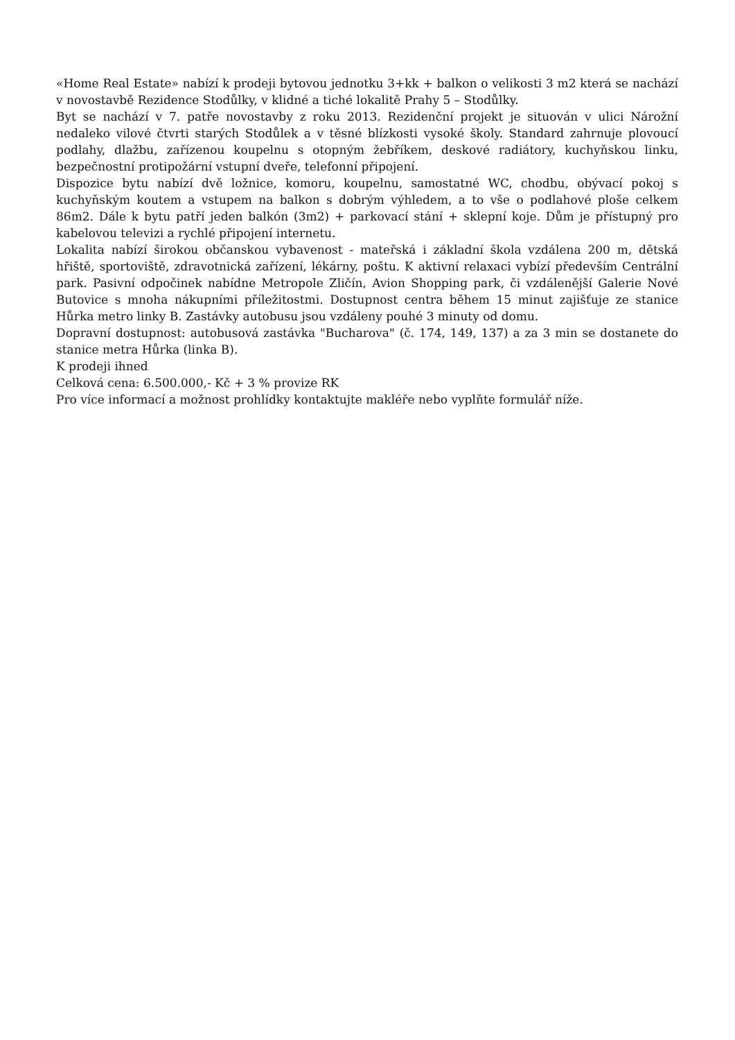«Home Real Estate» nabízí k prodeji bytovou jednotku 3+kk + balkon o velikosti 3 m2 která se nachází v novostavbě Rezidence Stodůlky, v klidné a tiché lokalitě Prahy 5 – Stodůlky.
Byt se nachází v 7. patře novostavby z roku 2013. Rezidenční projekt je situován v ulici Nárožní nedaleko vilové čtvrti starých Stodůlek a v těsné blízkosti vysoké školy. Standard zahrnuje plovoucí podlahy, dlažbu, zařízenou koupelnu s otopným žebříkem, deskové radiátory, kuchyňskou linku, bezpečnostní protipožární vstupní dveře, telefonní připojení.
Dispozice bytu nabízí dvě ložnice, komoru, koupelnu, samostatné WC, chodbu, obývací pokoj s kuchyňským koutem a vstupem na balkon s dobrým výhledem, a to vše o podlahové ploše celkem 86m2. Dále k bytu patří jeden balkón (3m2) + parkovací stání + sklepní koje. Dům je přístupný pro kabelovou televizi a rychlé připojení internetu.
Lokalita nabízí širokou občanskou vybavenost - mateřská i základní škola vzdálena 200 m, dětská hřiště, sportoviště, zdravotnická zařízení, lékárny, poštu. K aktivní relaxaci vybízí především Centrální park. Pasivní odpočinek nabídne Metropole Zličín, Avion Shopping park, či vzdálenější Galerie Nové Butovice s mnoha nákupními příležitostmi. Dostupnost centra během 15 minut zajišťuje ze stanice Hůrka metro linky B. Zastávky autobusu jsou vzdáleny pouhé 3 minuty od domu.
Dopravní dostupnost: autobusová zastávka "Bucharova" (č. 174, 149, 137) a za 3 min se dostanete do stanice metra Hůrka (linka B).
K prodeji ihned
Celková cena: 6.500.000,- Kč + 3 % provize RK
Pro více informací a možnost prohlídky kontaktujte makléře nebo vyplňte formulář níže.